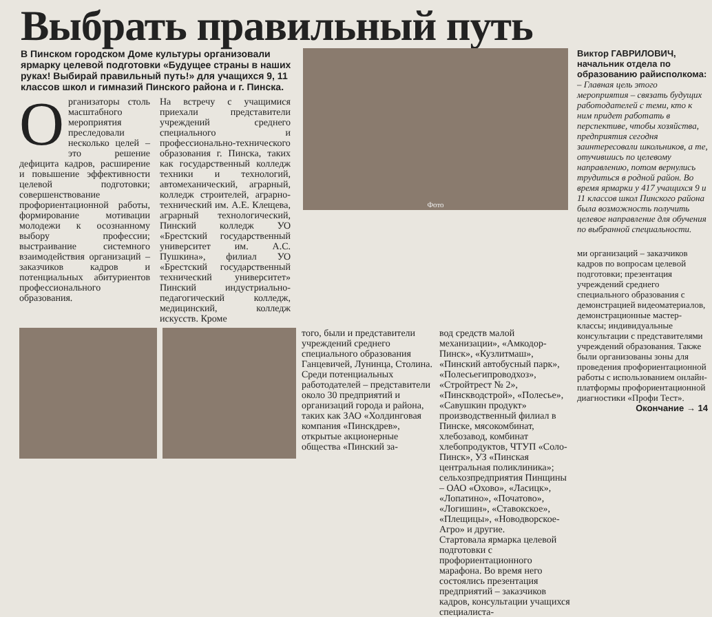Выбрать правильный путь
В Пинском городском Доме культуры организовали ярмарку целевой подготовки «Будущее страны в наших руках! Выбирай правильный путь!» для учащихся 9, 11 классов школ и гимназий Пинского района и г. Пинска.
Организаторы столь масштабного мероприятия преследовали несколько целей – это решение дефицита кадров, расширение и повышение эффективности целевой подготовки; совершенствование профориентационной работы, формирование мотивации молодежи к осознанному выбору профессии; выстраивание системного взаимодействия организаций – заказчиков кадров и потенциальных абитуриентов профессионального образования.
На встречу с учащимися приехали представители учреждений среднего специального и профессионально-технического образования г. Пинска, таких как государственный колледж техники и технологий, автомеханический, аграрный, колледж строителей, аграрно-технический им. А.Е. Клещева, аграрный технологический, Пинский колледж УО «Брестский государственный университет им. А.С. Пушкина», филиал УО «Брестский государственный технический университет» Пинский индустриально-педагогический колледж, медицинский, колледж искусств. Кроме
Фото
того, были и представители учреждений среднего специального образования Ганцевичей, Лунинца, Столина.
Среди потенциальных работодателей – представители около 30 предприятий и организаций города и района, таких как ЗАО «Холдинговая компания «Пинскдрев», открытые акционерные общества «Пинский за-
вод средств малой механизации», «Амкодор-Пинск», «Кузлитмаш», «Пинский автобусный парк», «Полесьегипроводхоз», «Стройтрест № 2», «Пинскводстрой», «Полесье», «Савушкин продукт» производственный филиал в Пинске, мясокомбинат, хлебозавод, комбинат хлебопродуктов, ЧТУП «Соло-Пинск», УЗ «Пинская центральная поликлиника»; сельхозпредприятия Пинщины – ОАО «Охово», «Ласицк», «Лопатино», «Початово», «Логишин», «Ставокское», «Плещицы», «Новодворское-Агро» и другие.
Стартовала ярмарка целевой подготовки с профориентационного марафона. Во время него состоялись презентация предприятий – заказчиков кадров, консультации учащихся специалиста-
Виктор ГАВРИЛОВИЧ, начальник отдела по образованию райисполкома:
– Главная цель этого мероприятия – связать будущих работодателей с теми, кто к ним придет работать в перспективе, чтобы хозяйства, предприятия сегодня заинтересовали школьников, а те, отучившись по целевому направлению, потом вернулись трудиться в родной район. Во время ярмарки у 417 учащихся 9 и 11 классов школ Пинского района была возможность получить целевое направление для обучения по выбранной специальности.
ми организаций – заказчиков кадров по вопросам целевой подготовки; презентация учреждений среднего специального образования с демонстрацией видеоматериалов, демонстрационные мастер-классы; индивидуальные консультации с представителями учреждений образования. Также были организованы зоны для проведения профориентационной работы с использованием онлайн-платформы профориентационной диагностики «Профи Тест».
Окончание → 14